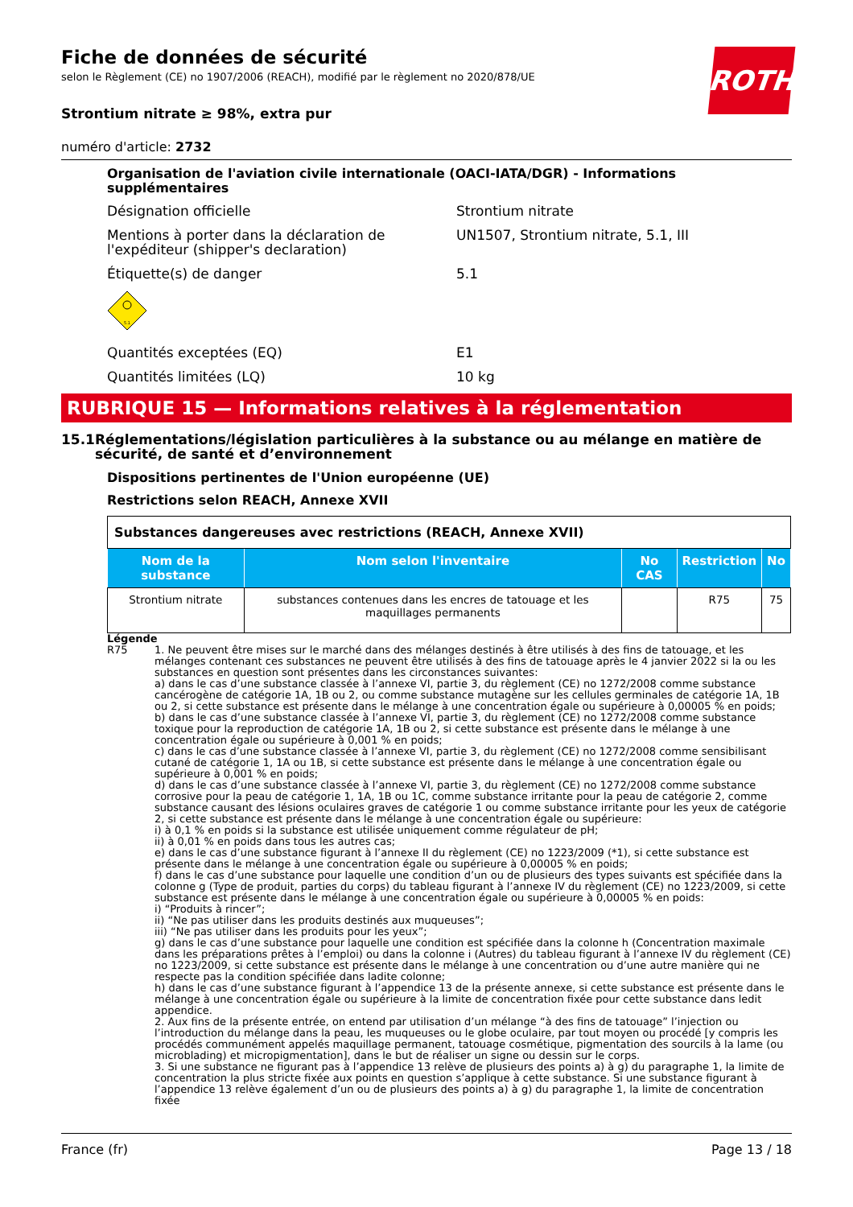Fiche de données de sécurité
selon le Règlement (CE) no 1907/2006 (REACH), modifié par le règlement no 2020/878/UE
ROTH
Strontium nitrate ≥ 98%, extra pur
numéro d'article: 2732
Organisation de l'aviation civile internationale (OACI-IATA/DGR) - Informations supplémentaires
Désignation officielle Strontium nitrate
Mentions à porter dans la déclaration de l'expéditeur (shipper's declaration)
UN1507, Strontium nitrate, 5.1, III
Étiquette(s) de danger 5.1
5.1
Quantités exceptées (EQ) E1
Quantités limitées (LQ) 10 kg
RUBRIQUE 15 — Informations relatives à la réglementation
15.1 Réglementations/législation particulières à la substance ou au mélange en matière de sécurité, de santé et d’environnement
Dispositions pertinentes de l'Union européenne (UE)
Restrictions selon REACH, Annexe XVII
| Substances dangereuses avec restrictions (REACH, Annexe XVII) | | | | |
| Nom de la substance | Nom selon l'inventaire | No CAS | Restriction | No |
| Strontium nitrate | substances contenues dans les encres de tatouage et les maquillages permanents | | R75 | 75 |
Légende
R75 1. Ne peuvent être mises sur le marché dans des mélanges destinés à être utilisés à des fins de tatouage, et les mélanges contenant ces substances ne peuvent être utilisés à des fins de tatouage après le 4 janvier 2022 si la ou les substances en question sont présentes dans les circonstances suivantes:
a) dans le cas d’une substance classée à l’annexe VI, partie 3, du règlement (CE) no 1272/2008 comme substance cancérogène de catégorie 1A, 1B ou 2, ou comme substance mutagène sur les cellules germinales de catégorie 1A, 1B ou 2, si cette substance est présente dans le mélange à une concentration égale ou supérieure à 0,00005 % en poids;
b) dans le cas d’une substance classée à l’annexe VI, partie 3, du règlement (CE) no 1272/2008 comme substance toxique pour la reproduction de catégorie 1A, 1B ou 2, si cette substance est présente dans le mélange à une concentration égale ou supérieure à 0,001 % en poids;
c) dans le cas d’une substance classée à l’annexe VI, partie 3, du règlement (CE) no 1272/2008 comme sensibilisant cutané de catégorie 1, 1A ou 1B, si cette substance est présente dans le mélange à une concentration égale ou supérieure à 0,001 % en poids;
d) dans le cas d’une substance classée à l’annexe VI, partie 3, du règlement (CE) no 1272/2008 comme substance corrosive pour la peau de catégorie 1, 1A, 1B ou 1C, comme substance irritante pour la peau de catégorie 2, comme substance causant des lésions oculaires graves de catégorie 1 ou comme substance irritante pour les yeux de catégorie 2, si cette substance est présente dans le mélange à une concentration égale ou supérieure:
i) à 0,1 % en poids si la substance est utilisée uniquement comme régulateur de pH;
ii) à 0,01 % en poids dans tous les autres cas;
e) dans le cas d’une substance figurant à l’annexe II du règlement (CE) no 1223/2009 (*1), si cette substance est présente dans le mélange à une concentration égale ou supérieure à 0,00005 % en poids;
f) dans le cas d’une substance pour laquelle une condition d’un ou de plusieurs des types suivants est spécifiée dans la colonne g (Type de produit, parties du corps) du tableau figurant à l’annexe IV du règlement (CE) no 1223/2009, si cette substance est présente dans le mélange à une concentration égale ou supérieure à 0,00005 % en poids:
i) “Produits à rincer”;
ii) “Ne pas utiliser dans les produits destinés aux muqueuses”;
iii) “Ne pas utiliser dans les produits pour les yeux”;
g) dans le cas d’une substance pour laquelle une condition est spécifiée dans la colonne h (Concentration maximale dans les préparations prêtes à l’emploi) ou dans la colonne i (Autres) du tableau figurant à l’annexe IV du règlement (CE) no 1223/2009, si cette substance est présente dans le mélange à une concentration ou d’une autre manière qui ne respecte pas la condition spécifiée dans ladite colonne;
h) dans le cas d’une substance figurant à l’appendice 13 de la présente annexe, si cette substance est présente dans le mélange à une concentration égale ou supérieure à la limite de concentration fixée pour cette substance dans ledit appendice.
2. Aux fins de la présente entrée, on entend par utilisation d’un mélange “à des fins de tatouage” l’injection ou l’introduction du mélange dans la peau, les muqueuses ou le globe oculaire, par tout moyen ou procédé [y compris les procédés communément appelés maquillage permanent, tatouage cosmétique, pigmentation des sourcils à la lame (ou microblading) et micropigmentation], dans le but de réaliser un signe ou dessin sur le corps.
3. Si une substance ne figurant pas à l’appendice 13 relève de plusieurs des points a) à g) du paragraphe 1, la limite de concentration la plus stricte fixée aux points en question s’applique à cette substance. Si une substance figurant à l’appendice 13 relève également d’un ou de plusieurs des points a) à g) du paragraphe 1, la limite de concentration fixée
France (fr) Page 13 / 18